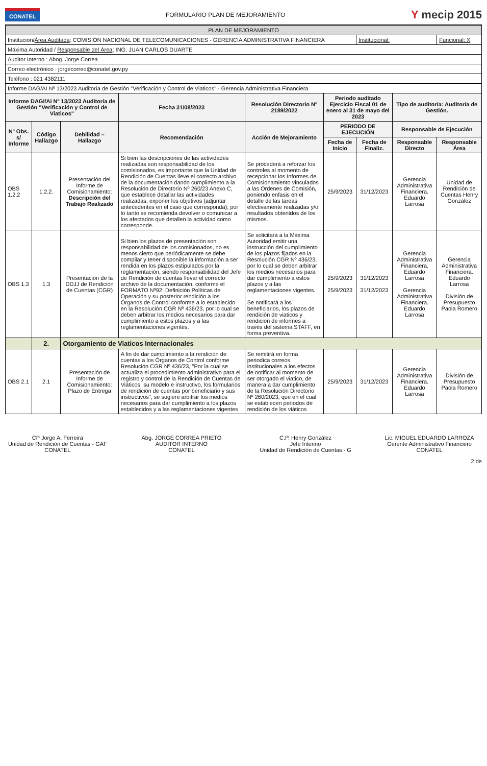CONATEL
FORMULARIO PLAN DE MEJORAMIENTO
Y mecip 2015
| PLAN DE MEJORAMIENTO | | | | | | | | |
| Institución/ Área Auditada : COMISIÓN NACIONAL DE TELECOMUNICACIONES - GERENCIA ADMINISTRATIVA FINANCIERA | | | | | | Institucional: | | Funcional: X |
| Máxima Autoridad / Responsable del Área : ING. JUAN CARLOS DUARTE | | | | | | | | |
| Auditor Interno : Abog. Jorge Correa | | | | | | | | |
| Correo electrónico : jorgecorreo@conatel.gov.py | | | | | | | | |
| Teléfono : 021 4382111 | | | | | | | | |
| Informe DAG/AI Nº 13/2023 Auditoría de Gestión "Verificación y Control de Viaticos" - Gerencia Administrativa Financiera | | | | | | | | |
| Informe DAGI/AI Nº 13/2023 Auditoría de Gestión "Verificación y Control de Viaticos" | | | Fecha 31/08/2023 | Resolución Directorio Nº 2189/2022 | Periodo auditado Ejercicio Fiscal 01 de enero al 31 de mayo del 2023 | | Tipo de auditoría: Auditoría de Gestión. | |
| Nº Obs. s/ Informe | Código Hallazgo | Debilidad – Hallazgo | Recomendación | Acción de Mejoramiento | PERIODO DE EJECUCIÓN | | Responsable de Ejecución | |
| | | | | | Fecha de Inicio | Fecha de Finaliz. | Responsable Directo | Responsable Área |
| OBS 1.2.2 | 1.2.2. | Presentación del Informe de Comisionamiento: Descripción del Trabajo Realizado | Si bien las descripciones de las actividades realizadas son responsabilidad de los comisionados, es importante que la Unidad de Rendición de Cuentas lleve el correcto archivo de la documentación dando cumplimiento a la Resolución de Directorio Nº 260/23 Anexo C, que establece detallar las actividades realizadas, exponer los objetivos (adjuntar antecedentes en el caso que corresponda); por lo tanto se recomienda devolver o comunicar a los afectados que detallen la actividad como corresponde. | Se procederá a reforzar los controles al momento de recepcionar los Informes de Comisionamiento vinculados a las Ordenes de Comisión, poniendo enfasis en el detalle de las tareas efectivamente realizadas y/o resultados obtenidos de los mismos. | 25/9/2023 | 31/12/2023 | Gerencia Administrativa Financiera. Eduardo Larrosa | Unidad de Rendición de Cuentas Henry González |
| OBS 1.3 | 1.3 | Presentación de la DDJJ de Rendición de Cuentas (CGR) | Si bien los plazos de presentación son responsabilidad de los comisionados, no es menos cierto que periódicamente se debe compilar y tener disponible la información a ser rendida en los plazos estipulados por la reglamentación, siendo responsabilidad del Jefe de Rendición de cuentas llevar el correcto archivo de la documentación, conforme el FORMATO Nº92: Definición Políticas de Operación y su posterior rendición a los Órganos de Control conforme a lo establecido en la Resolución CGR Nº 436/23, por lo cual se deben arbitrar los medios necesarios para dar cumplimiento a estos plazos y a las reglamentaciones vigentes. | Se solicitará a la Máxima Autoridad emitir una instrucción del cumplimiento de los plazos fijados en la Resolución CGR Nº 436/23, por lo cual se deben arbitrar los medios necesarios para dar cumplimiento a estos plazos y a las reglamentaciones vigentes. Se notificará a los beneficiarios, los plazos de rendición de viaticos y rendicion de informes a través del sistema STAFF, en forma preventiva. | 25/9/2023 25/9/2023 | 31/12/2023 31/12/2023 | Gerencia Administrativa Financiera. Eduardo Larrosa Gerencia Administrativa Financiera. Eduardo Larrosa | Gerencia Administrativa Financiera. Eduardo Larrosa División de Presupuesto Paola Romero |
| | 2. | Otorgamiento de Viaticos Internacionales | | | | | | |
| OBS 2.1 | 2.1 | Presentación de Informe de Comisionamiento: Plazo de Entrega | A fin de dar cumplimiento a la rendición de cuentas a los Órganos de Control conforme Resolución CGR Nº 436/23, "Por la cual se actualiza el procedimiento administrativo para el registro y control de la Rendición de Cuentas de Viáticos, su modelo e instructivo, los formularios de rendición de cuentas por beneficiario y sus instructivos", se sugiere arbitrar los medios necesarios para dar cumplimiento a los plazos establecidos y a las reglamentaciones vigentes | Se remitirá en forma periodica correos institucionales a los efectos de notificar al momento de ser otorgado el viatico, de manera a dar cumplimiento de la Resolución Directorio Nº 260/2023, que en el cual se establecen periodos de rendición de los viáticos | 25/9/2023 | 31/12/2023 | Gerencia Administrativa Financiera. Eduardo Larrosa | División de Presupuesto Paola Romero |
CP Jorge A. Ferreira
Unidad de Rendición de Cuentas - GAF
CONATEL
Abg. JORGE CORREA PRIETO
AUDITOR INTERNO
CONATEL
C.P. Henry González
Jefe Interino
Unidad de Rendición de Cuentas - G
Lic. MIGUEL EDUARDO LARROZA
Gerente Administrativo Financiero
CONATEL
2 de